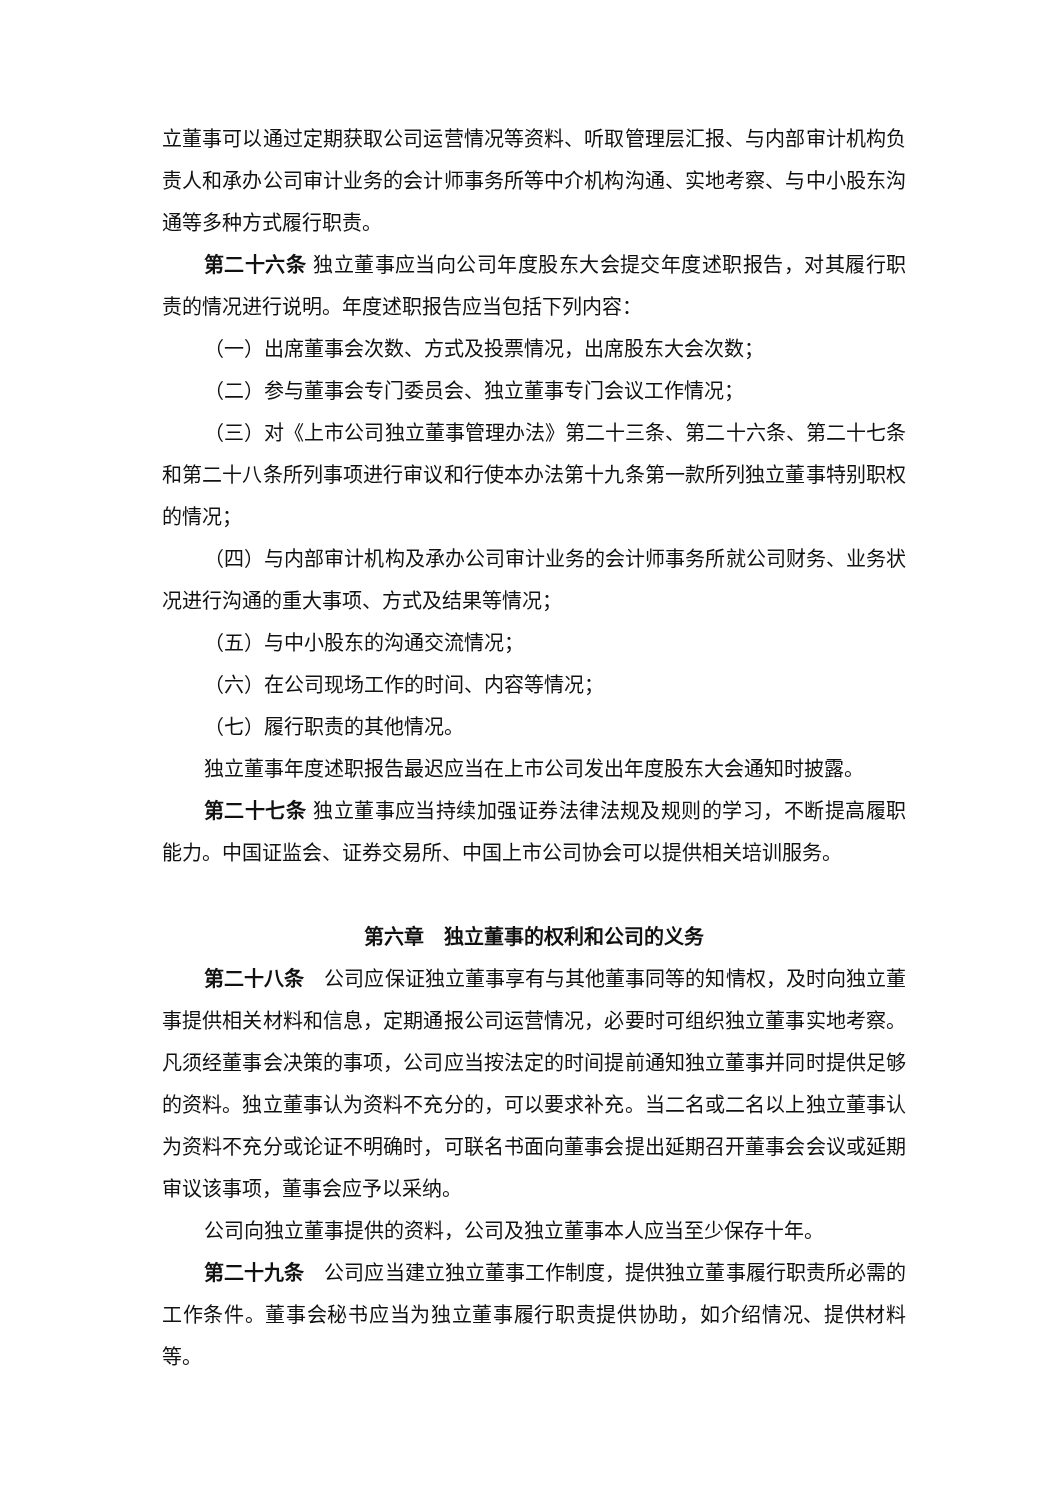立董事可以通过定期获取公司运营情况等资料、听取管理层汇报、与内部审计机构负责人和承办公司审计业务的会计师事务所等中介机构沟通、实地考察、与中小股东沟通等多种方式履行职责。
第二十六条 独立董事应当向公司年度股东大会提交年度述职报告，对其履行职责的情况进行说明。年度述职报告应当包括下列内容：
（一）出席董事会次数、方式及投票情况，出席股东大会次数；
（二）参与董事会专门委员会、独立董事专门会议工作情况；
（三）对《上市公司独立董事管理办法》第二十三条、第二十六条、第二十七条和第二十八条所列事项进行审议和行使本办法第十九条第一款所列独立董事特别职权的情况；
（四）与内部审计机构及承办公司审计业务的会计师事务所就公司财务、业务状况进行沟通的重大事项、方式及结果等情况；
（五）与中小股东的沟通交流情况；
（六）在公司现场工作的时间、内容等情况；
（七）履行职责的其他情况。
独立董事年度述职报告最迟应当在上市公司发出年度股东大会通知时披露。
第二十七条 独立董事应当持续加强证券法律法规及规则的学习，不断提高履职能力。中国证监会、证券交易所、中国上市公司协会可以提供相关培训服务。
第六章　独立董事的权利和公司的义务
第二十八条　公司应保证独立董事享有与其他董事同等的知情权，及时向独立董事提供相关材料和信息，定期通报公司运营情况，必要时可组织独立董事实地考察。凡须经董事会决策的事项，公司应当按法定的时间提前通知独立董事并同时提供足够的资料。独立董事认为资料不充分的，可以要求补充。当二名或二名以上独立董事认为资料不充分或论证不明确时，可联名书面向董事会提出延期召开董事会会议或延期审议该事项，董事会应予以采纳。
公司向独立董事提供的资料，公司及独立董事本人应当至少保存十年。
第二十九条　公司应当建立独立董事工作制度，提供独立董事履行职责所必需的工作条件。董事会秘书应当为独立董事履行职责提供协助，如介绍情况、提供材料等。